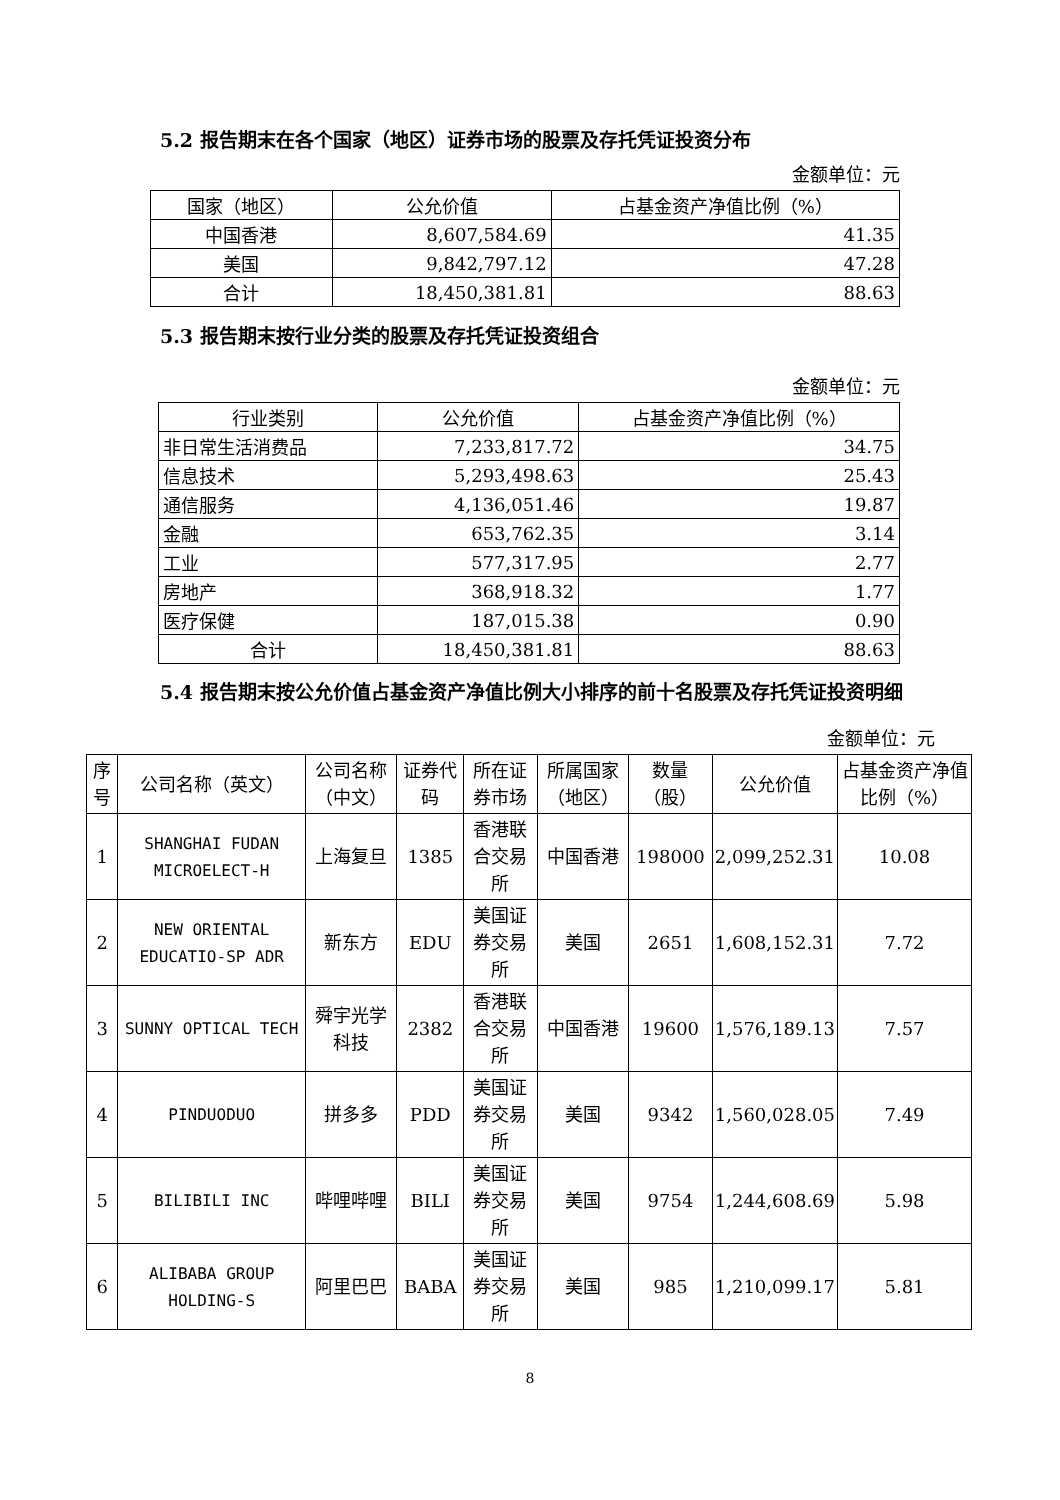5.2 报告期末在各个国家（地区）证券市场的股票及存托凭证投资分布
金额单位：元
| 国家（地区） | 公允价值 | 占基金资产净值比例（%） |
| --- | --- | --- |
| 中国香港 | 8,607,584.69 | 41.35 |
| 美国 | 9,842,797.12 | 47.28 |
| 合计 | 18,450,381.81 | 88.63 |
5.3 报告期末按行业分类的股票及存托凭证投资组合
金额单位：元
| 行业类别 | 公允价值 | 占基金资产净值比例（%） |
| --- | --- | --- |
| 非日常生活消费品 | 7,233,817.72 | 34.75 |
| 信息技术 | 5,293,498.63 | 25.43 |
| 通信服务 | 4,136,051.46 | 19.87 |
| 金融 | 653,762.35 | 3.14 |
| 工业 | 577,317.95 | 2.77 |
| 房地产 | 368,918.32 | 1.77 |
| 医疗保健 | 187,015.38 | 0.90 |
| 合计 | 18,450,381.81 | 88.63 |
5.4 报告期末按公允价值占基金资产净值比例大小排序的前十名股票及存托凭证投资明细
金额单位：元
| 序号 | 公司名称（英文） | 公司名称（中文） | 证券代码 | 所在证券市场 | 所属国家（地区） | 数量（股） | 公允价值 | 占基金资产净值比例（%） |
| --- | --- | --- | --- | --- | --- | --- | --- | --- |
| 1 | SHANGHAI FUDAN MICROELECT-H | 上海复旦 | 1385 | 香港联合交易所 | 中国香港 | 198000 | 2,099,252.31 | 10.08 |
| 2 | NEW ORIENTAL EDUCATIO-SP ADR | 新东方 | EDU | 美国证券交易所 | 美国 | 2651 | 1,608,152.31 | 7.72 |
| 3 | SUNNY OPTICAL TECH | 舜宇光学科技 | 2382 | 香港联合交易所 | 中国香港 | 19600 | 1,576,189.13 | 7.57 |
| 4 | PINDUODUO | 拼多多 | PDD | 美国证券交易所 | 美国 | 9342 | 1,560,028.05 | 7.49 |
| 5 | BILIBILI INC | 哔哩哔哩 | BILI | 美国证券交易所 | 美国 | 9754 | 1,244,608.69 | 5.98 |
| 6 | ALIBABA GROUP HOLDING-S | 阿里巴巴 | BABA | 美国证券交易所 | 美国 | 985 | 1,210,099.17 | 5.81 |
8